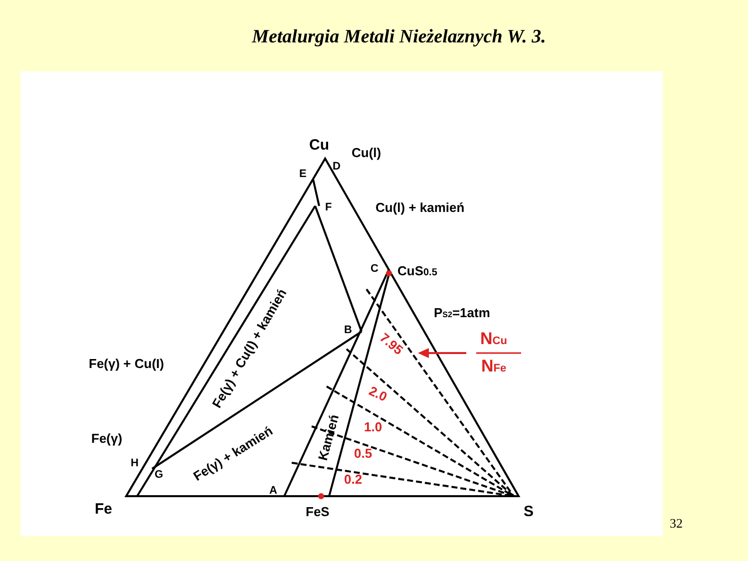Metalurgia Metali Nieżelaznych W. 3.
Cu
Fe
S
Cu(l)
Cu(l) + kamień
CuS0.5
PS2=1atm
Fe(γ) + Cu(I)
Fe(γ)
FeS
E
D
F
C
B
H
G
A
Fe(γ) + Cu(I) + kamień
Fe(γ) + kamień
Kamień
7.95
2.0
1.0
0.5
0.2
NCu
NFe
32